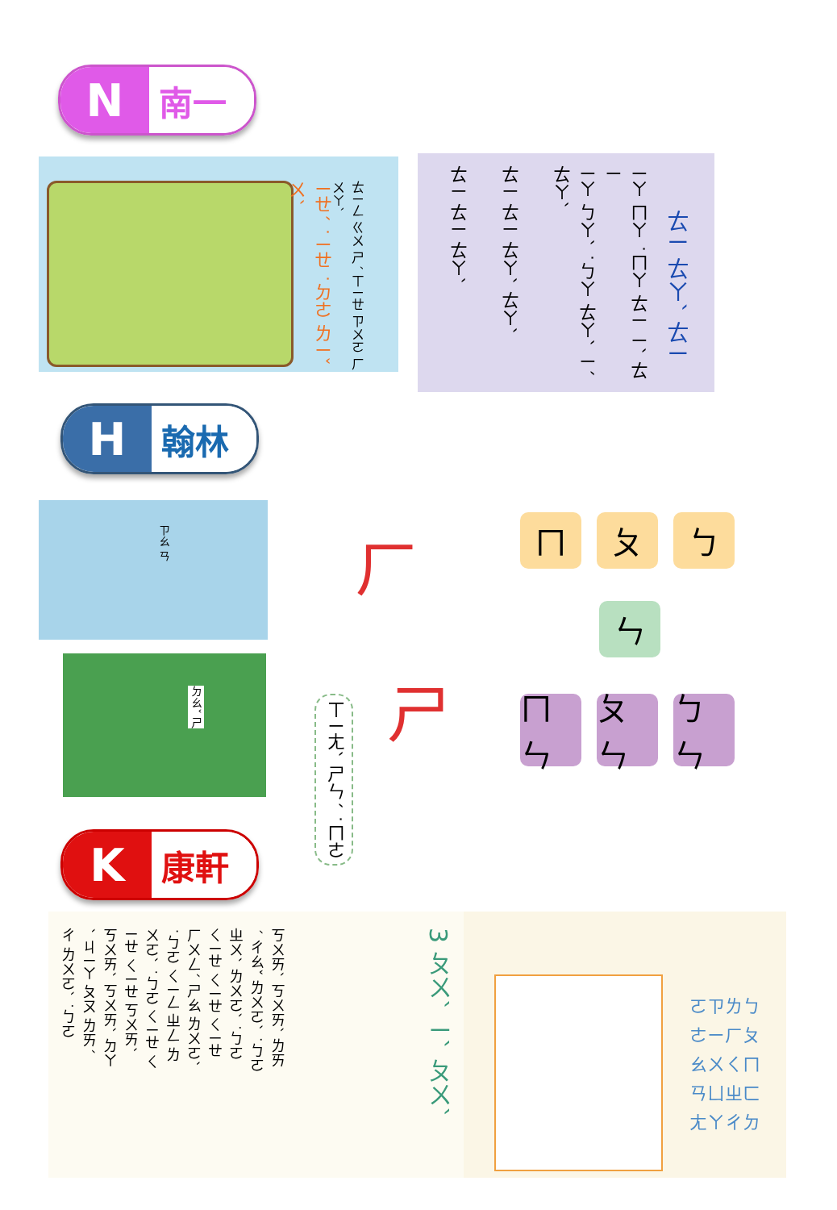N
南一
ㄧㄝˊ ˙ㄧㄝ ˙ㄉㄜ ㄌㄧˇ ㄨˋ
ㄊㄧㄥ ㄍㄨ ㄕˊ ㄒㄧㄝ ㄗㄨㄛ ㄏㄨㄚˋ
ㄊㄧ ㄊㄧ ㄊㄚˋ
ㄊㄧ ㄊㄧ ㄊㄚˋ ㄊㄚˋ
ㄧㄚ ㄅㄚˋ ˙ㄅㄚ ㄊㄚˋ ㄧˊ ㄊㄚˋ
ㄧㄚ ㄇㄚ ˙ㄇㄚ ㄊㄧ ㄧˋ ㄊㄧ
ㄊㄧ ㄊㄚˋ ㄊㄧ
H
翰林
ㄗㄠ ㄢ
ㄉㄠˇ ㄕ
ㄏ
ㄒㄧㄤˋ ㄕㄣˊ ˙ㄇㄜ
ㄕ
ㄇ ㄆ ㄅ
ㄣ
ㄇㄣ
ㄆㄣ
ㄅㄣ
K
康軒
3 ㄆㄨˋ ㄧˋ ㄆㄨˋ
ㄎㄨㄞˋ ㄎㄨㄞˋ ㄌㄞˊ ㄔㄠˇ ㄌㄨㄛˋ ˙ㄅㄛ ㄓㄨˋ ㄌㄨㄛˋ ˙ㄅㄛ ㄑㄧㄝ ㄑㄧㄝ ㄑㄧㄝ ㄏㄨㄥˊ ㄕㄠ ㄌㄨㄛˋ ˙ㄅㄛ ㄑㄧㄥ ㄓㄥ ㄌㄨㄛˋ ˙ㄅㄛ ㄑㄧㄝ ㄑㄧㄝ ㄑㄧㄝ ㄎㄨㄞˋ ㄎㄨㄞˋ ㄎㄨㄞˋ ㄉㄚˋ ㄐㄧㄚ ㄆㄡ ㄌㄞˊ ㄔ ㄌㄨㄛˋ ˙ㄅㄛ
ㄛㄗㄌㄅ ㄜㄧㄏㄆ ㄠㄨㄑㄇ ㄢㄩㄓㄈ ㄤㄚㄔㄉ